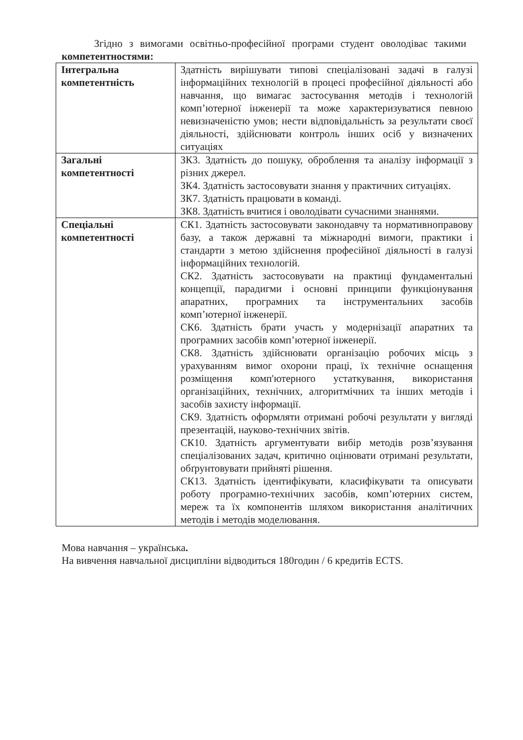Згідно з вимогами освітньо-професійної програми студент оволодіває такими компетентностями:
| Інтегральна компетентність | Здатність вирішувати типові спеціалізовані задачі в галузі інформаційних технологій в процесі професійної діяльності або навчання, що вимагає застосування методів і технологій комп’ютерної інженерії та може характеризуватися певною невизначеністю умов; нести відповідальність за результати своєї діяльності, здійснювати контроль інших осіб у визначених ситуаціях |
| Загальні компетентності | ЗК3. Здатність до пошуку, оброблення та аналізу інформації з різних джерел. ЗК4. Здатність застосовувати знання у практичних ситуаціях. ЗК7. Здатність працювати в команді. ЗК8. Здатність вчитися і оволодівати сучасними знаннями. |
| Спеціальні компетентності | СК1. Здатність застосовувати законодавчу та нормативноправову базу, а також державні та міжнародні вимоги, практики і стандарти з метою здійснення професійної діяльності в галузі інформаційних технологій. СК2. Здатність застосовувати на практиці фундаментальні концепції, парадигми і основні принципи функціонування апаратних, програмних та інструментальних засобів комп’ютерної інженерії. СК6. Здатність брати участь у модернізації апаратних та програмних засобів комп’ютерної інженерії. СК8. Здатність здійснювати організацію робочих місць з урахуванням вимог охорони праці, їх технічне оснащення розміщення комп'ютерного устаткування, використання організаційних, технічних, алгоритмічних та інших методів і засобів захисту інформації. СК9. Здатність оформляти отримані робочі результати у вигляді презентацій, науково-технічних звітів. СК10. Здатність аргументувати вибір методів розв’язування спеціалізованих задач, критично оцінювати отримані результати, обґрунтовувати прийняті рішення. СК13. Здатність ідентифікувати, класифікувати та описувати роботу програмно-технічних засобів, комп’ютерних систем, мереж та їх компонентів шляхом використання аналітичних методів і методів моделювання. |
Мова навчання – українська.
На вивчення навчальної дисципліни відводиться 180годин / 6 кредитів ECTS.